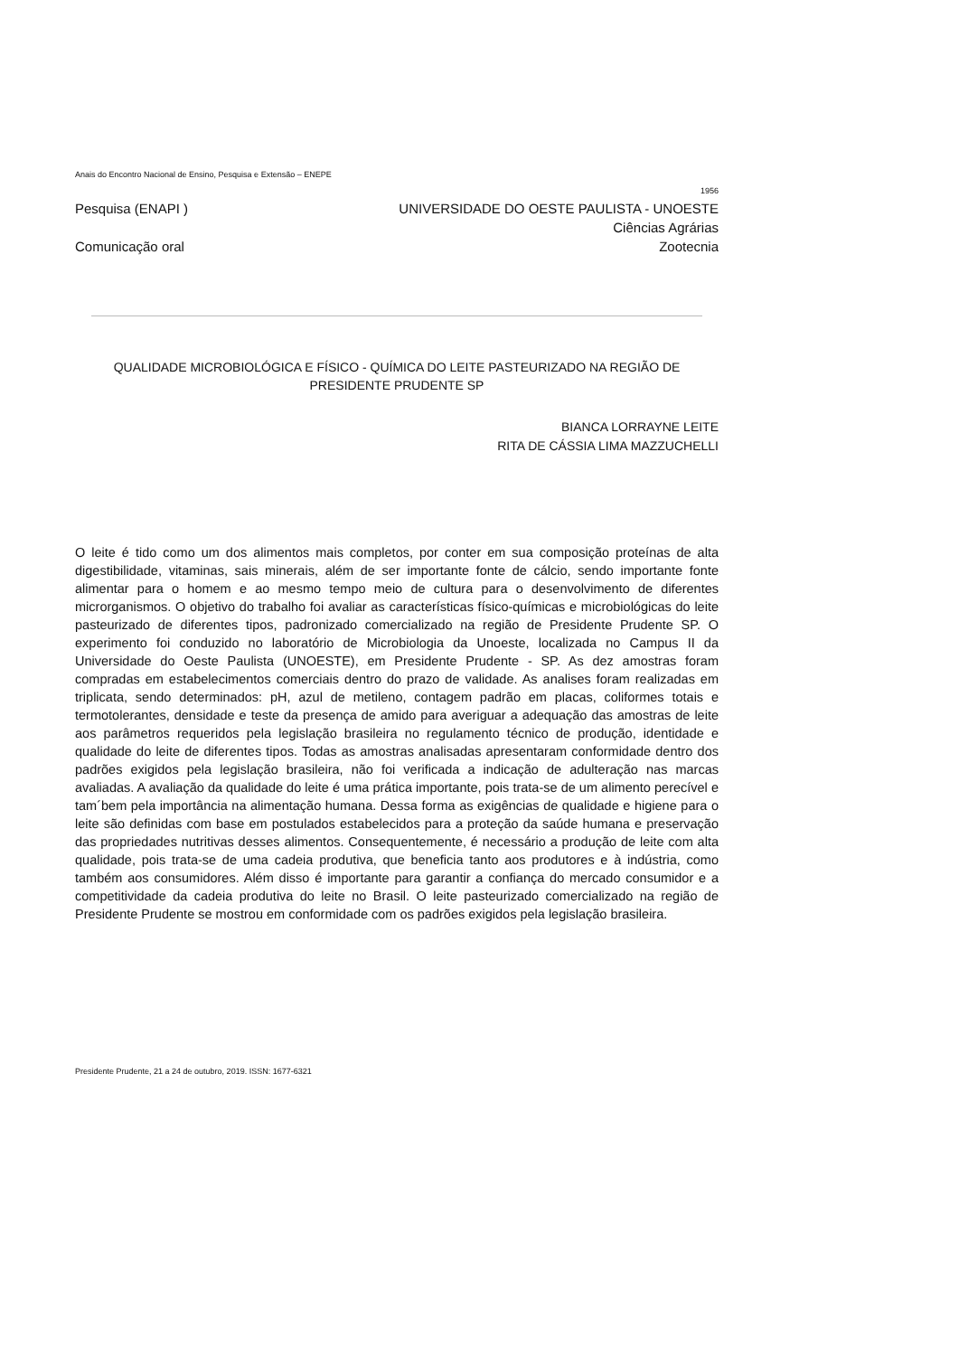Anais do Encontro Nacional de Ensino, Pesquisa e Extensão – ENEPE
1956
Pesquisa (ENAPI ) UNIVERSIDADE DO OESTE PAULISTA - UNOESTE
Ciências Agrárias
Comunicação oral Zootecnia
QUALIDADE MICROBIOLÓGICA E FÍSICO - QUÍMICA DO LEITE PASTEURIZADO NA REGIÃO DE
PRESIDENTE PRUDENTE SP
BIANCA LORRAYNE LEITE
RITA DE CÁSSIA LIMA MAZZUCHELLI
O leite é tido como um dos alimentos mais completos, por conter em sua composição proteínas de alta digestibilidade, vitaminas, sais minerais, além de ser importante fonte de cálcio, sendo importante fonte alimentar para o homem e ao mesmo tempo meio de cultura para o desenvolvimento de diferentes microrganismos. O objetivo do trabalho foi avaliar as características físico-químicas e microbiológicas do leite pasteurizado de diferentes tipos, padronizado comercializado na região de Presidente Prudente SP. O experimento foi conduzido no laboratório de Microbiologia da Unoeste, localizada no Campus II da Universidade do Oeste Paulista (UNOESTE), em Presidente Prudente - SP. As dez amostras foram compradas em estabelecimentos comerciais dentro do prazo de validade. As analises foram realizadas em triplicata, sendo determinados: pH, azul de metileno, contagem padrão em placas, coliformes totais e termotolerantes, densidade e teste da presença de amido para averiguar a adequação das amostras de leite aos parâmetros requeridos pela legislação brasileira no regulamento técnico de produção, identidade e qualidade do leite de diferentes tipos. Todas as amostras analisadas apresentaram conformidade dentro dos padrões exigidos pela legislação brasileira, não foi verificada a indicação de adulteração nas marcas avaliadas. A avaliação da qualidade do leite é uma prática importante, pois trata-se de um alimento perecível e tam´bem pela importância na alimentação humana. Dessa forma as exigências de qualidade e higiene para o leite são definidas com base em postulados estabelecidos para a proteção da saúde humana e preservação das propriedades nutritivas desses alimentos. Consequentemente, é necessário a produção de leite com alta qualidade, pois trata-se de uma cadeia produtiva, que beneficia tanto aos produtores e à indústria, como também aos consumidores. Além disso é importante para garantir a confiança do mercado consumidor e a competitividade da cadeia produtiva do leite no Brasil. O leite pasteurizado comercializado na região de Presidente Prudente se mostrou em conformidade com os padrões exigidos pela legislação brasileira.
Presidente Prudente, 21 a 24 de outubro, 2019. ISSN: 1677-6321